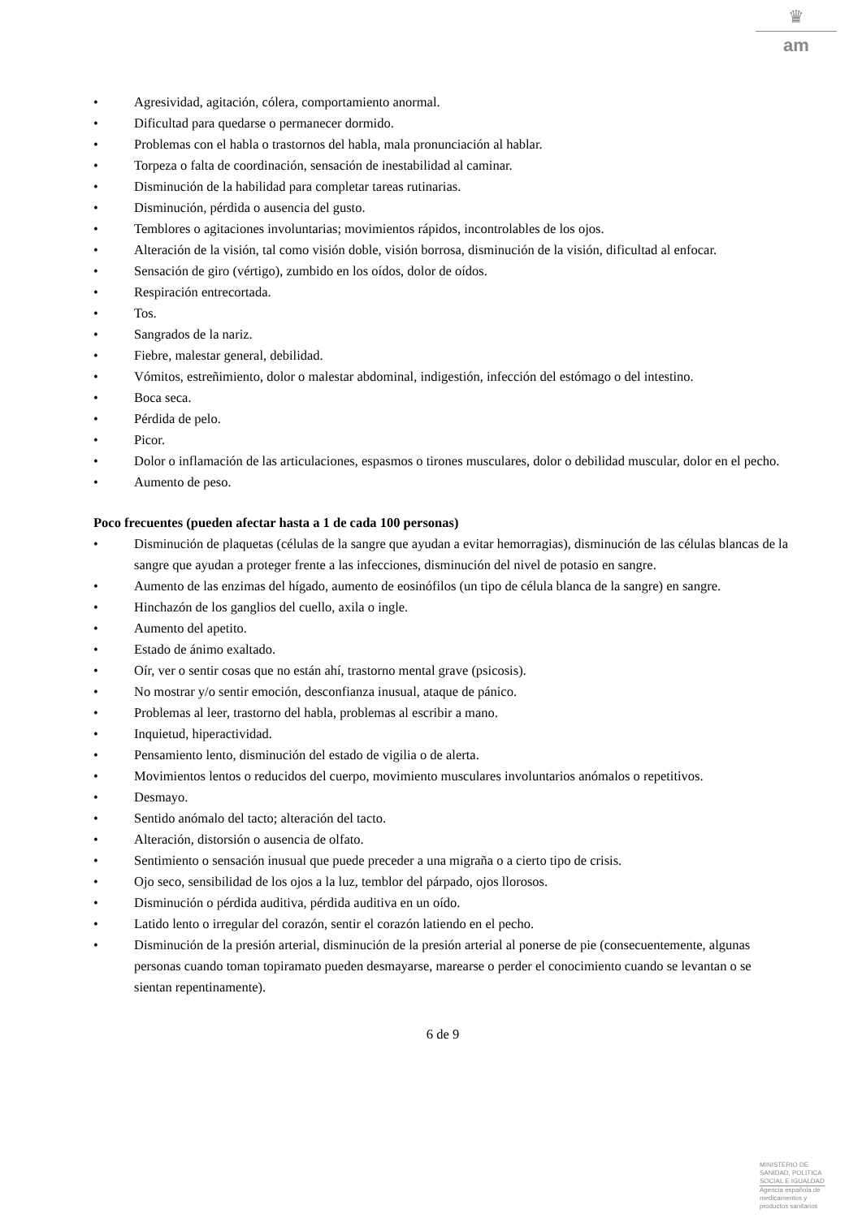♛
am
• Agresividad, agitación, cólera, comportamiento anormal.
• Dificultad para quedarse o permanecer dormido.
• Problemas con el habla o trastornos del habla, mala pronunciación al hablar.
• Torpeza o falta de coordinación, sensación de inestabilidad al caminar.
• Disminución de la habilidad para completar tareas rutinarias.
• Disminución, pérdida o ausencia del gusto.
• Temblores o agitaciones involuntarias; movimientos rápidos, incontrolables de los ojos.
• Alteración de la visión, tal como visión doble, visión borrosa, disminución de la visión, dificultad al enfocar.
• Sensación de giro (vértigo), zumbido en los oídos, dolor de oídos.
• Respiración entrecortada.
• Tos.
• Sangrados de la nariz.
• Fiebre, malestar general, debilidad.
• Vómitos, estreñimiento, dolor o malestar abdominal, indigestión, infección del estómago o del intestino.
• Boca seca.
• Pérdida de pelo.
• Picor.
• Dolor o inflamación de las articulaciones, espasmos o tirones musculares, dolor o debilidad muscular, dolor en el pecho.
• Aumento de peso.
Poco frecuentes (pueden afectar hasta a 1 de cada 100 personas)
• Disminución de plaquetas (células de la sangre que ayudan a evitar hemorragias), disminución de las células blancas de la sangre que ayudan a proteger frente a las infecciones, disminución del nivel de potasio en sangre.
• Aumento de las enzimas del hígado, aumento de eosinófilos (un tipo de célula blanca de la sangre) en sangre.
• Hinchazón de los ganglios del cuello, axila o ingle.
• Aumento del apetito.
• Estado de ánimo exaltado.
• Oír, ver o sentir cosas que no están ahí, trastorno mental grave (psicosis).
• No mostrar y/o sentir emoción, desconfianza inusual, ataque de pánico.
• Problemas al leer, trastorno del habla, problemas al escribir a mano.
• Inquietud, hiperactividad.
• Pensamiento lento, disminución del estado de vigilia o de alerta.
• Movimientos lentos o reducidos del cuerpo, movimiento musculares involuntarios anómalos o repetitivos.
• Desmayo.
• Sentido anómalo del tacto; alteración del tacto.
• Alteración, distorsión o ausencia de olfato.
• Sentimiento o sensación inusual que puede preceder a una migraña o a cierto tipo de crisis.
• Ojo seco, sensibilidad de los ojos a la luz, temblor del párpado, ojos llorosos.
• Disminución o pérdida auditiva, pérdida auditiva en un oído.
• Latido lento o irregular del corazón, sentir el corazón latiendo en el pecho.
• Disminución de la presión arterial, disminución de la presión arterial al ponerse de pie (consecuentemente, algunas personas cuando toman topiramato pueden desmayarse, marearse o perder el conocimiento cuando se levantan o se sientan repentinamente).
6 de 9
MINISTERIO DE
SANIDAD, POLITICA
SOCIAL E IGUALDAD
Agencia española de
medicamentos y
productos sanitarios